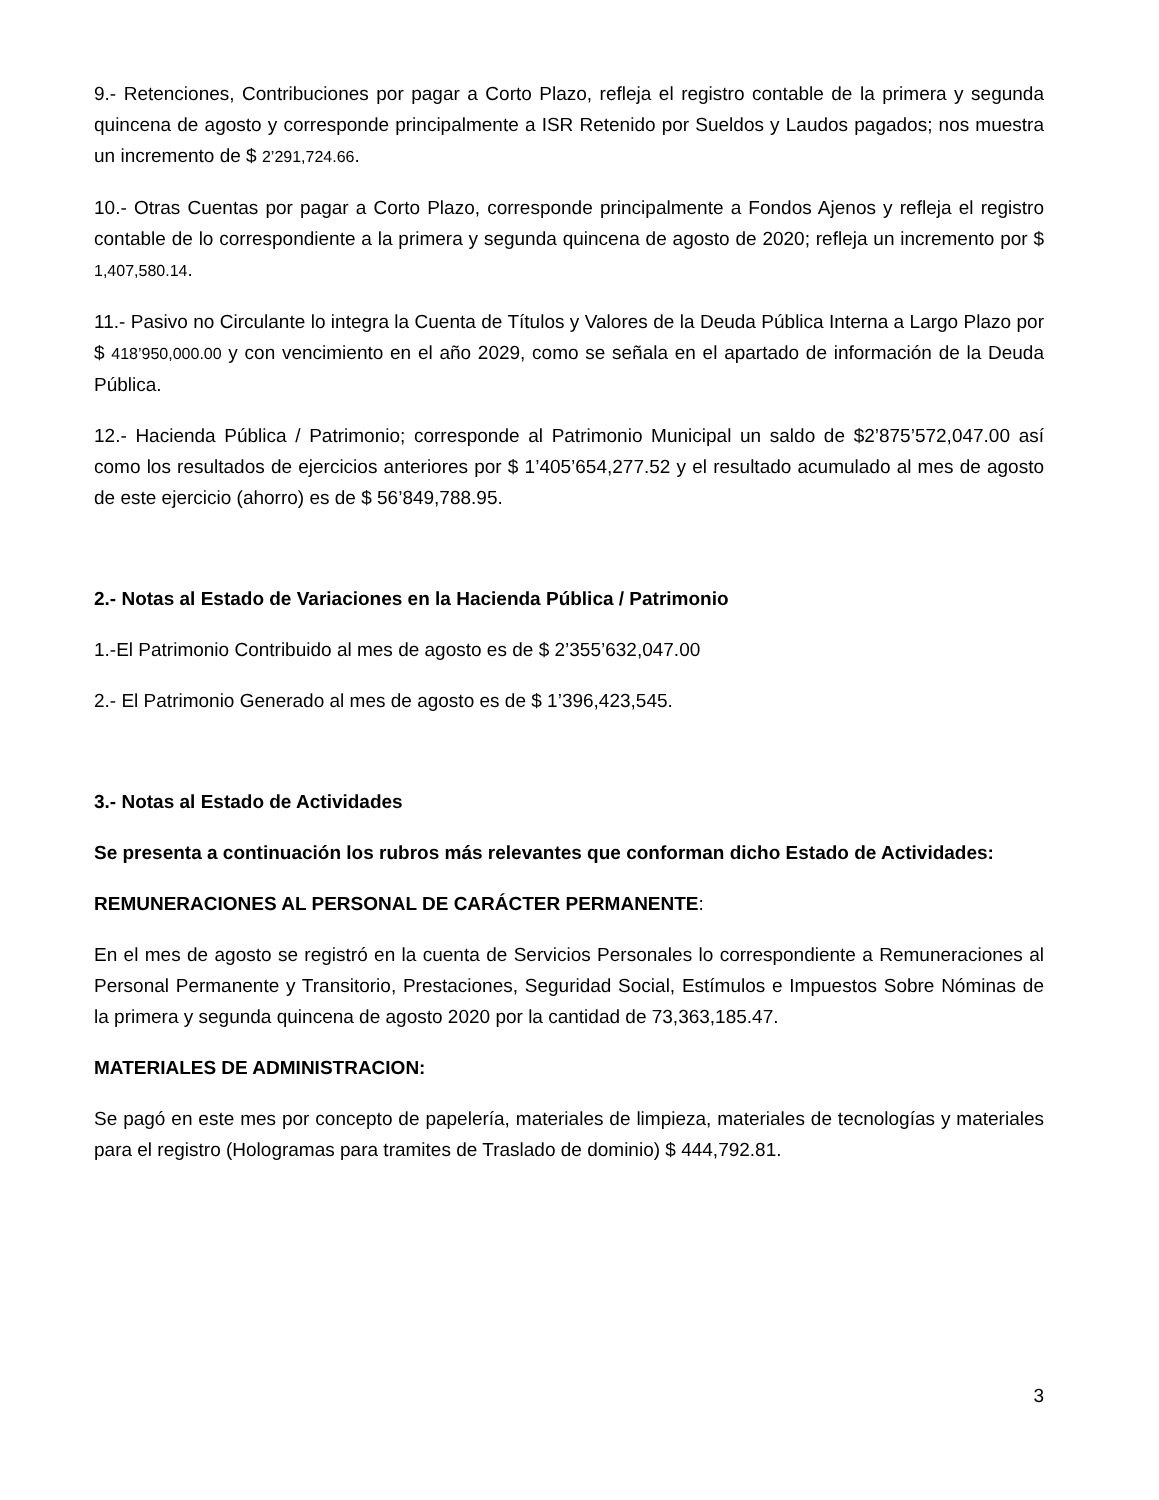9.- Retenciones, Contribuciones por pagar a Corto Plazo, refleja el registro contable de la primera y segunda quincena de agosto y corresponde principalmente a ISR Retenido por Sueldos y Laudos pagados; nos muestra un incremento de $ 2’291,724.66.
10.- Otras Cuentas por pagar a Corto Plazo, corresponde principalmente a Fondos Ajenos y refleja el registro contable de lo correspondiente a la primera y segunda quincena de agosto de 2020; refleja un incremento por $ 1,407,580.14.
11.- Pasivo no Circulante lo integra la Cuenta de Títulos y Valores de la Deuda Pública Interna a Largo Plazo por $ 418’950,000.00 y con vencimiento en el año 2029, como se señala en el apartado de información de la Deuda Pública.
12.- Hacienda Pública / Patrimonio; corresponde al Patrimonio Municipal un saldo de $2’875’572,047.00 así como los resultados de ejercicios anteriores por $ 1’405’654,277.52 y el resultado acumulado al mes de agosto de este ejercicio (ahorro) es de $ 56’849,788.95.
2.- Notas al Estado de Variaciones en la Hacienda Pública / Patrimonio
1.-El Patrimonio Contribuido al mes de agosto es de $ 2’355’632,047.00
2.- El Patrimonio Generado al mes de agosto es de $ 1’396,423,545.
3.- Notas al Estado de Actividades
Se presenta a continuación los rubros más relevantes que conforman dicho Estado de Actividades:
REMUNERACIONES AL PERSONAL DE CARÁCTER PERMANENTE:
En el mes de agosto se registró en la cuenta de Servicios Personales lo correspondiente a Remuneraciones al Personal Permanente y Transitorio, Prestaciones, Seguridad Social, Estímulos e Impuestos Sobre Nóminas de la primera y segunda quincena de agosto 2020 por la cantidad de 73,363,185.47.
MATERIALES DE ADMINISTRACION:
Se pagó en este mes por concepto de papelería, materiales de limpieza, materiales de tecnologías y materiales para el registro (Hologramas para tramites de Traslado de dominio) $ 444,792.81.
3